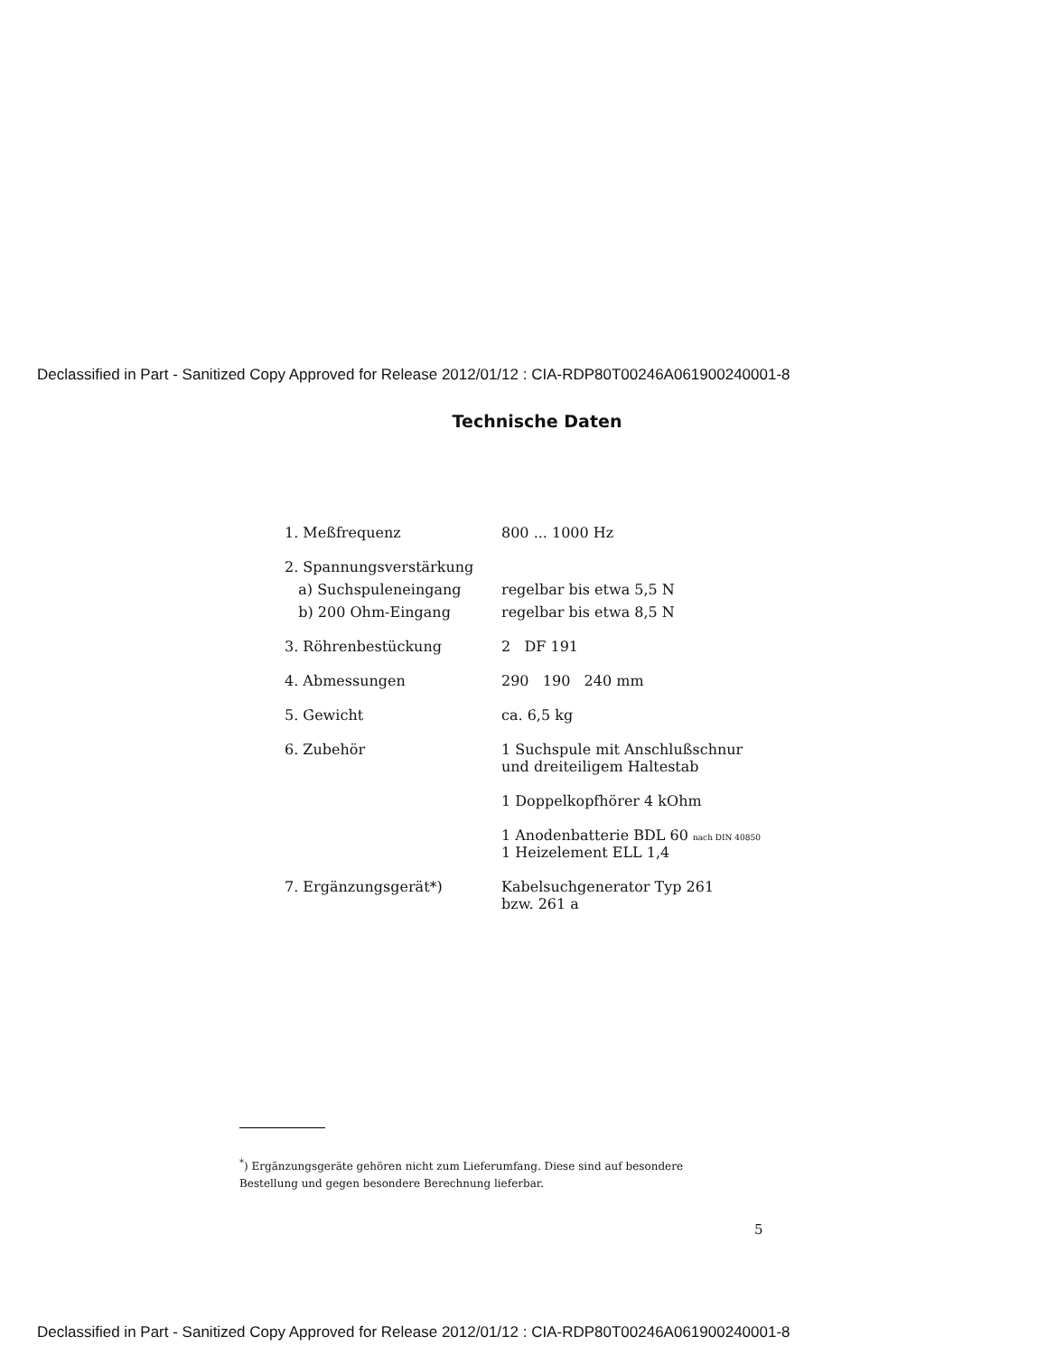Declassified in Part - Sanitized Copy Approved for Release 2012/01/12 : CIA-RDP80T00246A061900240001-8
Technische Daten
| 1. Meßfrequenz | 800 ... 1000 Hz |
| 2. Spannungsverstärkung | |
| a) Suchspuleneingang | regelbar bis etwa 5,5 N |
| b) 200 Ohm-Eingang | regelbar bis etwa 8,5 N |
| 3. Röhrenbestückung | 2 DF 191 |
| 4. Abmessungen | 290 190 240 mm |
| 5. Gewicht | ca. 6,5 kg |
| 6. Zubehör | 1 Suchspule mit Anschlußschnur und dreiteiligem Haltestab 1 Doppelkopfhörer 4 kOhm 1 Anodenbatterie BDL 60 nach DIN 40850 1 Heizelement ELL 1,4 |
| 7. Ergänzungsgerät*) | Kabelsuchgenerator Typ 261 bzw. 261 a |
<sup>*</sup>) Ergänzungsgeräte gehören nicht zum Lieferumfang. Diese sind auf besondere Bestellung und gegen besondere Berechnung lieferbar.
5
Declassified in Part - Sanitized Copy Approved for Release 2012/01/12 : CIA-RDP80T00246A061900240001-8